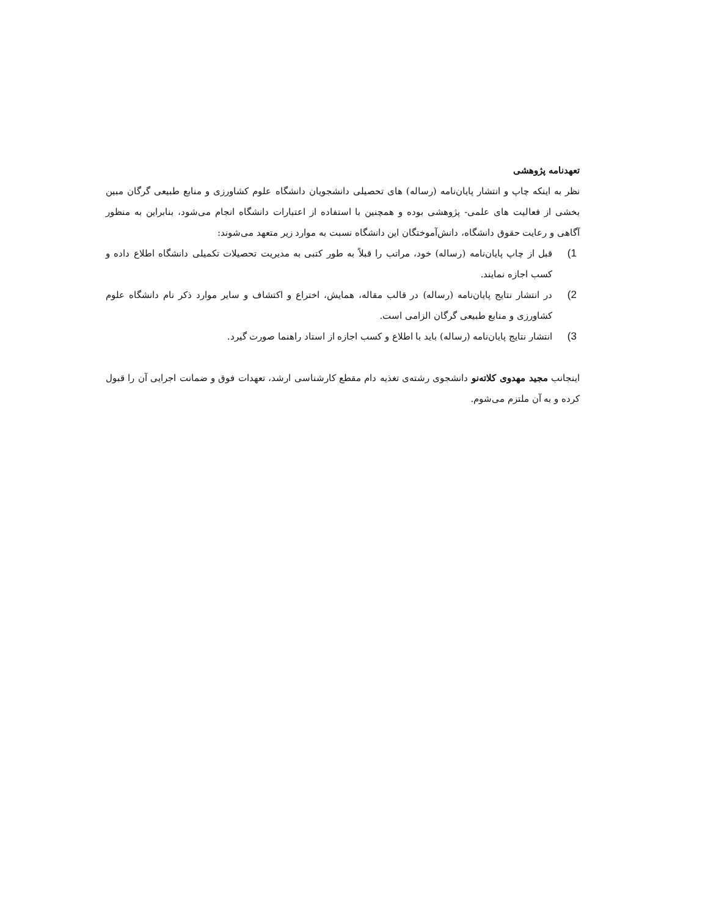تعهدنامه پژوهشی
نظر به اینکه چاپ و انتشار پایان‌نامه (رساله) های تحصیلی دانشجویان دانشگاه علوم کشاورزی و منابع طبیعی گرگان مبین بخشی از فعالیت های علمی- پژوهشی بوده و همچنین با استفاده از اعتبارات دانشگاه انجام می‌شود، بنابراین به منظور آگاهی و رعایت حقوق دانشگاه، دانش‌آموختگان این دانشگاه نسبت به موارد زیر متعهد می‌شوند:
1) قبل از چاپ پایان‌نامه (رساله) خود، مراتب را قبلاً به طور کتبی به مدیریت تحصیلات تکمیلی دانشگاه اطلاع داده و کسب اجازه نمایند.
2) در انتشار نتایج پایان‌نامه (رساله) در قالب مقاله، همایش، اختراع و اکتشاف و سایر موارد ذکر نام دانشگاه علوم کشاورزی و منابع طبیعی گرگان الزامی است.
3) انتشار نتایج پایان‌نامه (رساله) باید با اطلاع و کسب اجازه از استاد راهنما صورت گیرد.
اینجانب مجید مهدوی کلاته‌نو دانشجوی رشته‌ی تغذیه دام مقطع کارشناسی ارشد، تعهدات فوق و ضمانت اجرایی آن را قبول کرده و به آن ملتزم می‌شوم.